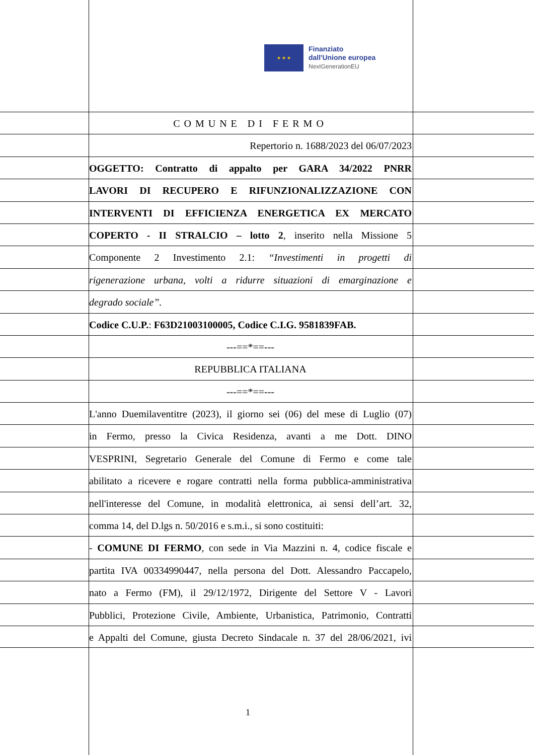★ ★ ★
Finanziato
dall'Unione europea
NextGenerationEU
COMUNE DI FERMO
Repertorio n. 1688/2023 del 06/07/2023
OGGETTO: Contratto di appalto per GARA 34/2022 PNRR
LAVORI DI RECUPERO E RIFUNZIONALIZZAZIONE CON
INTERVENTI DI EFFICIENZA ENERGETICA EX MERCATO
COPERTO - II STRALCIO – lotto 2, inserito nella Missione 5
Componente 2 Investimento 2.1: “Investimenti in progetti di
rigenerazione urbana, volti a ridurre situazioni di emarginazione e
degrado sociale”.
Codice C.U.P.: F63D21003100005, Codice C.I.G. 9581839FAB.
---==*==---
REPUBBLICA ITALIANA
---==*==---
L'anno Duemilaventitre (2023), il giorno sei (06) del mese di Luglio (07)
in Fermo, presso la Civica Residenza, avanti a me Dott. DINO
VESPRINI, Segretario Generale del Comune di Fermo e come tale
abilitato a ricevere e rogare contratti nella forma pubblica-amministrativa
nell'interesse del Comune, in modalità elettronica, ai sensi dell’art. 32,
comma 14, del D.lgs n. 50/2016 e s.m.i., si sono costituiti:
- COMUNE DI FERMO, con sede in Via Mazzini n. 4, codice fiscale e
partita IVA 00334990447, nella persona del Dott. Alessandro Paccapelo,
nato a Fermo (FM), il 29/12/1972, Dirigente del Settore V - Lavori
Pubblici, Protezione Civile, Ambiente, Urbanistica, Patrimonio, Contratti
e Appalti del Comune, giusta Decreto Sindacale n. 37 del 28/06/2021, ivi
1